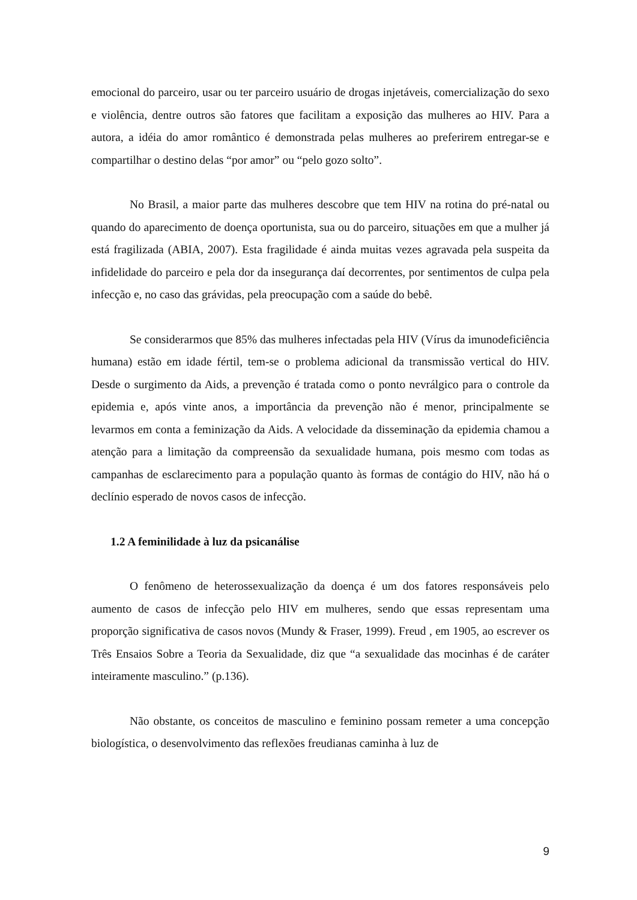emocional do parceiro, usar ou ter parceiro usuário de drogas injetáveis, comercialização do sexo e violência, dentre outros são fatores que facilitam a exposição das mulheres ao HIV. Para a autora, a idéia do amor romântico é demonstrada pelas mulheres ao preferirem entregar-se e compartilhar o destino delas “por amor” ou “pelo gozo solto”.
No Brasil, a maior parte das mulheres descobre que tem HIV na rotina do pré-natal ou quando do aparecimento de doença oportunista, sua ou do parceiro, situações em que a mulher já está fragilizada (ABIA, 2007). Esta fragilidade é ainda muitas vezes agravada pela suspeita da infidelidade do parceiro e pela dor da insegurança daí decorrentes, por sentimentos de culpa pela infecção e, no caso das grávidas, pela preocupação com a saúde do bebê.
Se considerarmos que 85% das mulheres infectadas pela HIV (Vírus da imunodeficiência humana) estão em idade fértil, tem-se o problema adicional da transmissão vertical do HIV. Desde o surgimento da Aids, a prevenção é tratada como o ponto nevrálgico para o controle da epidemia e, após vinte anos, a importância da prevenção não é menor, principalmente se levarmos em conta a feminização da Aids. A velocidade da disseminação da epidemia chamou a atenção para a limitação da compreensão da sexualidade humana, pois mesmo com todas as campanhas de esclarecimento para a população quanto às formas de contágio do HIV, não há o declínio esperado de novos casos de infecção.
1.2 A feminilidade à luz da psicanálise
O fenômeno de heterossexualização da doença é um dos fatores responsáveis pelo aumento de casos de infecção pelo HIV em mulheres, sendo que essas representam uma proporção significativa de casos novos (Mundy & Fraser, 1999). Freud , em 1905, ao escrever os Três Ensaios Sobre a Teoria da Sexualidade, diz que “a sexualidade das mocinhas é de caráter inteiramente masculino.” (p.136).
Não obstante, os conceitos de masculino e feminino possam remeter a uma concepção biologística, o desenvolvimento das reflexões freudianas caminha à luz de
9